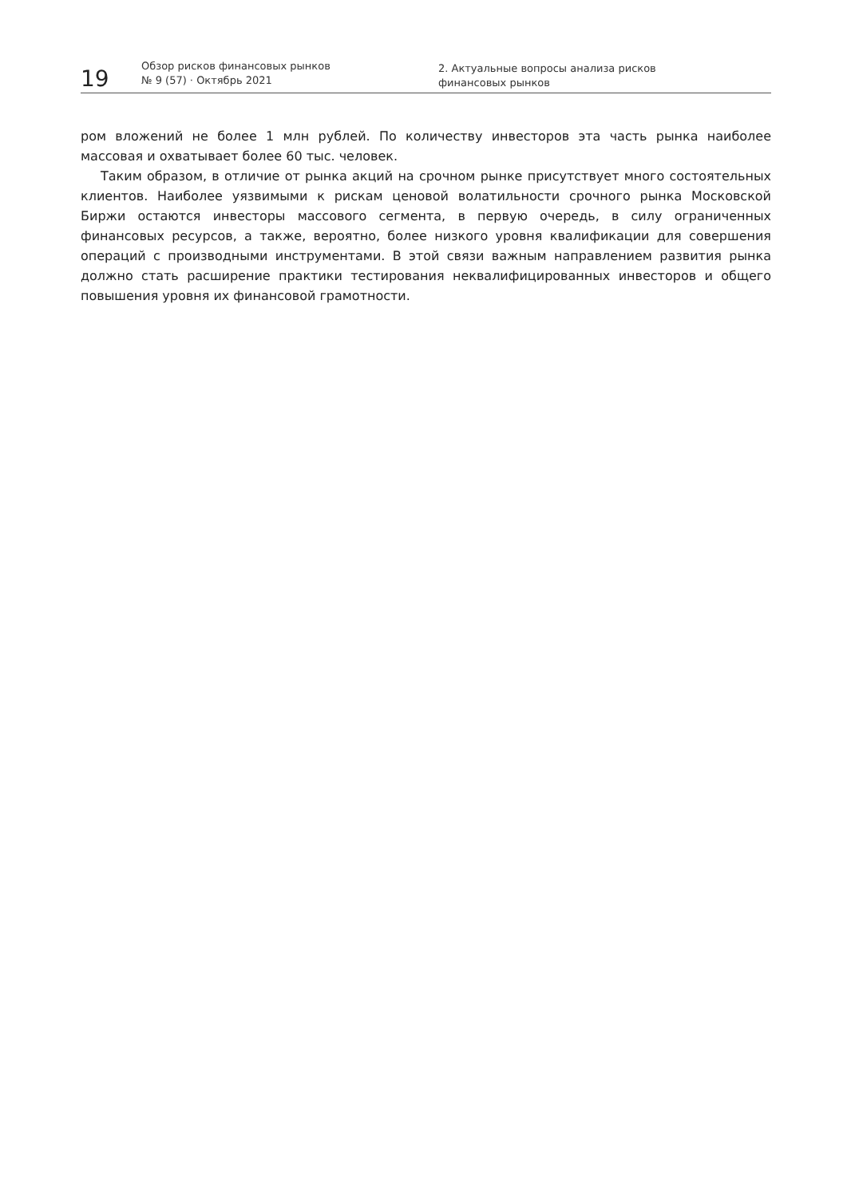19
Обзор рисков финансовых рынков
№ 9 (57) · Октябрь 2021
2. Актуальные вопросы анализа рисков
финансовых рынков
ром вложений не более 1 млн рублей. По количеству инвесторов эта часть рынка наиболее массовая и охватывает более 60 тыс. человек.
Таким образом, в отличие от рынка акций на срочном рынке присутствует много состоятельных клиентов. Наиболее уязвимыми к рискам ценовой волатильности срочного рынка Московской Биржи остаются инвесторы массового сегмента, в первую очередь, в силу ограниченных финансовых ресурсов, а также, вероятно, более низкого уровня квалификации для совершения операций с производными инструментами. В этой связи важным направлением развития рынка должно стать расширение практики тестирования неквалифицированных инвесторов и общего повышения уровня их финансовой грамотности.